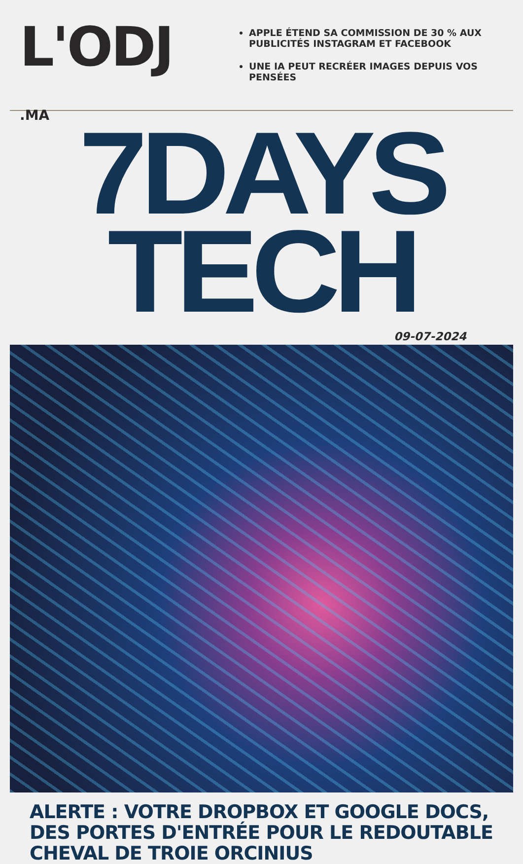L'ODJ
.MA
APPLE ÉTEND SA COMMISSION DE 30 % AUX PUBLICITÉS INSTAGRAM ET FACEBOOK
UNE IA PEUT RECRÉER IMAGES DEPUIS VOS PENSÉES
7DAYS TECH
09-07-2024
ALERTE : VOTRE DROPBOX ET GOOGLE DOCS, DES PORTES D'ENTRÉE POUR LE REDOUTABLE CHEVAL DE TROIE ORCINIUS